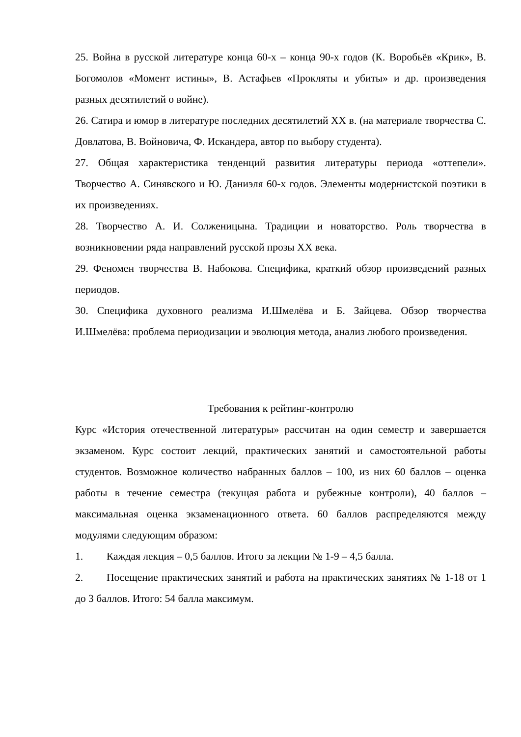25. Война в русской литературе конца 60-х – конца 90-х годов (К. Воробьёв «Крик», В. Богомолов «Момент истины», В. Астафьев «Прокляты и убиты» и др. произведения разных десятилетий о войне).
26. Сатира и юмор в литературе последних десятилетий XX в. (на материале творчества С. Довлатова, В. Войновича, Ф. Искандера, автор по выбору студента).
27. Общая характеристика тенденций развития литературы периода «оттепели». Творчество А. Синявского и Ю. Даниэля 60-х годов. Элементы модернистской поэтики в их произведениях.
28. Творчество А. И. Солженицына. Традиции и новаторство. Роль творчества в возникновении ряда направлений русской прозы XX века.
29. Феномен творчества В. Набокова. Специфика, краткий обзор произведений разных периодов.
30. Специфика духовного реализма И.Шмелёва и Б. Зайцева. Обзор творчества И.Шмелёва: проблема периодизации и эволюция метода, анализ любого произведения.
Требования к рейтинг-контролю
Курс «История отечественной литературы» рассчитан на один семестр и завершается экзаменом. Курс состоит лекций, практических занятий и самостоятельной работы студентов. Возможное количество набранных баллов – 100, из них 60 баллов – оценка работы в течение семестра (текущая работа и рубежные контроли), 40 баллов – максимальная оценка экзаменационного ответа. 60 баллов распределяются между модулями следующим образом:
1. Каждая лекция – 0,5 баллов. Итого за лекции № 1-9 – 4,5 балла.
2. Посещение практических занятий и работа на практических занятиях № 1-18 от 1 до 3 баллов. Итого: 54 балла максимум.